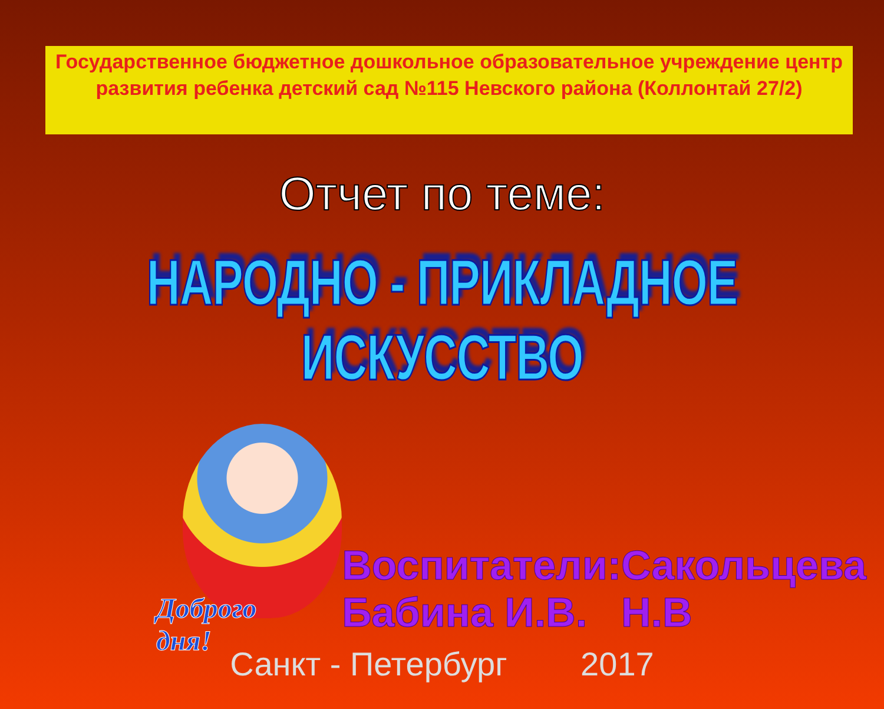Государственное бюджетное дошкольное образовательное учреждение центр развития ребенка детский сад №115 Невского района (Коллонтай 27/2)
Отчет по теме:
НАРОДНО - ПРИКЛАДНОЕ ИСКУССТВО
Доброго дня!
Воспитатели: Бабина И.В. Сакольцева Н.В
Санкт - Петербург 2017